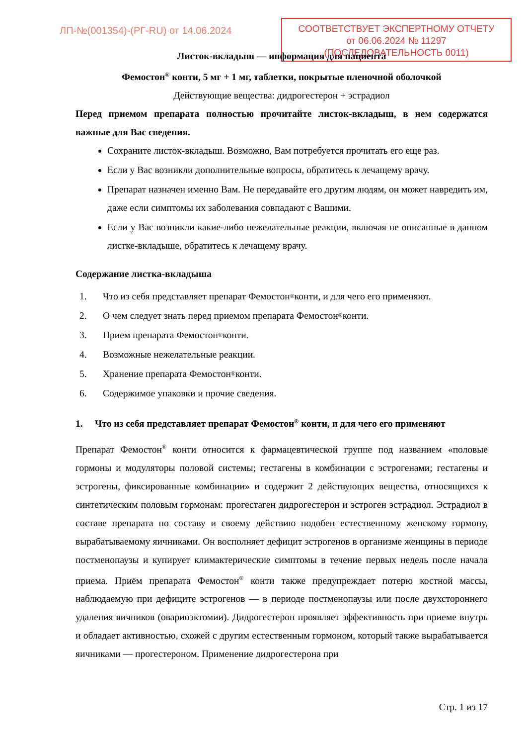ЛП-№(001354)-(РГ-RU) от 14.06.2024
СООТВЕТСТВУЕТ ЭКСПЕРТНОМУ ОТЧЕТУ
от 06.06.2024 № 11297
(ПОСЛЕДОВАТЕЛЬНОСТЬ 0011)
Листок-вкладыш — информация для пациента
Фемостон<sup>®</sup> конти, 5 мг + 1 мг, таблетки, покрытые пленочной оболочкой
Действующие вещества: дидрогестерон + эстрадиол
Перед приемом препарата полностью прочитайте листок-вкладыш, в нем содержатся важные для Вас сведения.
Сохраните листок-вкладыш. Возможно, Вам потребуется прочитать его еще раз.
Если у Вас возникли дополнительные вопросы, обратитесь к лечащему врачу.
Препарат назначен именно Вам. Не передавайте его другим людям, он может навредить им, даже если симптомы их заболевания совпадают с Вашими.
Если у Вас возникли какие-либо нежелательные реакции, включая не описанные в данном листке-вкладыше, обратитесь к лечащему врачу.
Содержание листка-вкладыша
1. Что из себя представляет препарат Фемостон<sup>®</sup> конти, и для чего его применяют.
2. О чем следует знать перед приемом препарата Фемостон<sup>®</sup> конти.
3. Прием препарата Фемостон<sup>®</sup> конти.
4. Возможные нежелательные реакции.
5. Хранение препарата Фемостон<sup>®</sup> конти.
6. Содержимое упаковки и прочие сведения.
1. Что из себя представляет препарат Фемостон<sup>®</sup> конти, и для чего его применяют
Препарат Фемостон<sup>®</sup> конти относится к фармацевтической группе под названием «половые гормоны и модуляторы половой системы; гестагены в комбинации с эстрогенами; гестагены и эстрогены, фиксированные комбинации» и содержит 2 действующих вещества, относящихся к синтетическим половым гормонам: прогестаген дидрогестерон и эстроген эстрадиол. Эстрадиол в составе препарата по составу и своему действию подобен естественному женскому гормону, вырабатываемому яичниками. Он восполняет дефицит эстрогенов в организме женщины в периоде постменопаузы и купирует климактерические симптомы в течение первых недель после начала приема. Приём препарата Фемостон<sup>®</sup> конти также предупреждает потерю костной массы, наблюдаемую при дефиците эстрогенов — в периоде постменопаузы или после двухстороннего удаления яичников (овариоэктомии). Дидрогестерон проявляет эффективность при приеме внутрь и обладает активностью, схожей с другим естественным гормоном, который также вырабатывается яичниками — прогестероном. Применение дидрогестерона при
Стр. 1 из 17